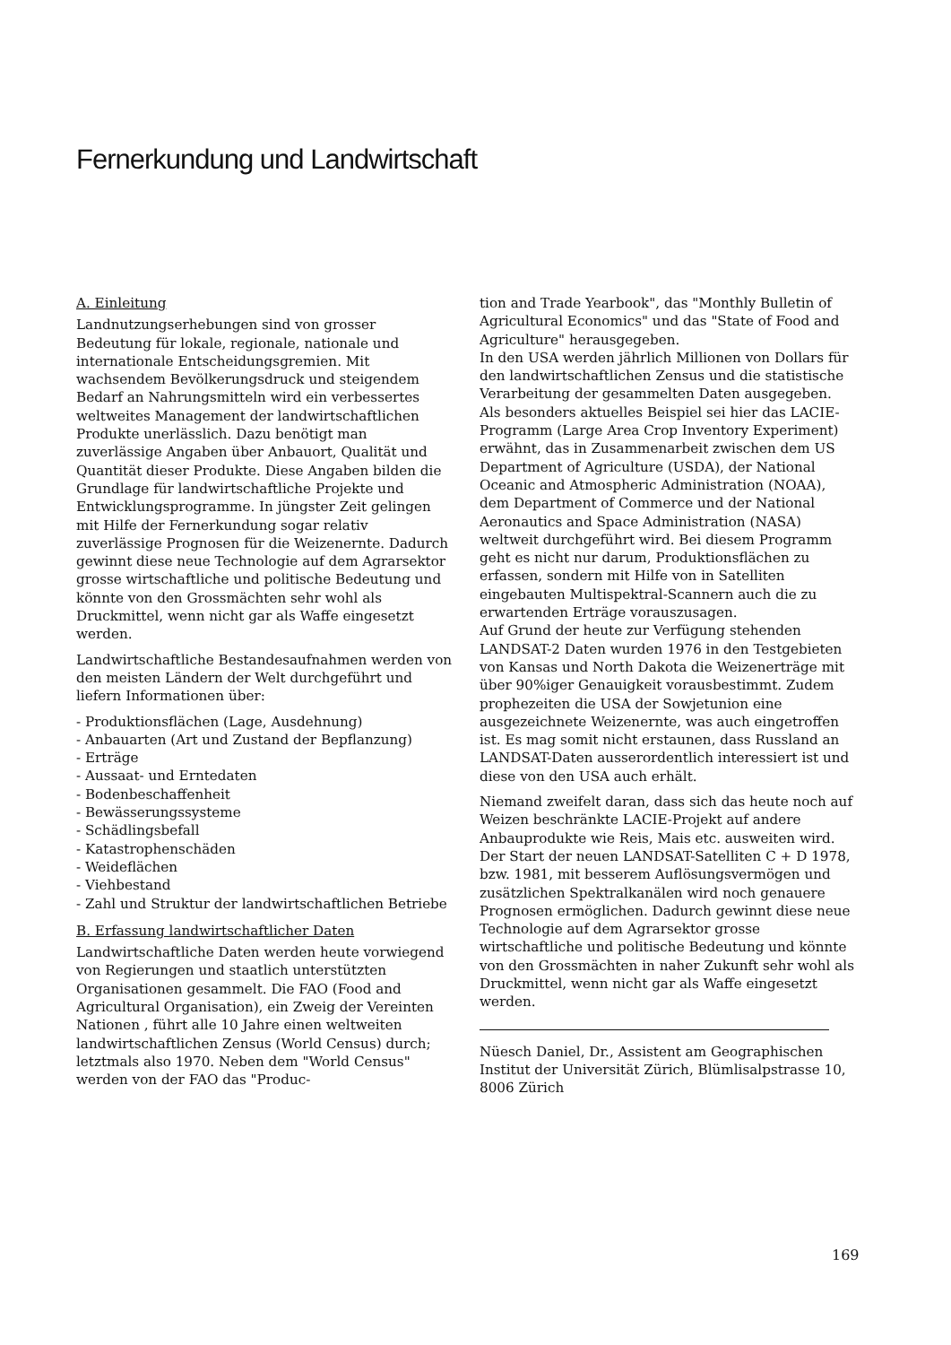Fernerkundung und Landwirtschaft
A. Einleitung
Landnutzungserhebungen sind von grosser Bedeutung für lokale, regionale, nationale und internationale Entscheidungsgremien. Mit wachsendem Bevölkerungsdruck und steigendem Bedarf an Nahrungsmitteln wird ein verbessertes weltweites Management der landwirtschaftlichen Produkte unerlässlich. Dazu benötigt man zuverlässige Angaben über Anbauort, Qualität und Quantität dieser Produkte. Diese Angaben bilden die Grundlage für landwirtschaftliche Projekte und Entwicklungsprogramme. In jüngster Zeit gelingen mit Hilfe der Fernerkundung sogar relativ zuverlässige Prognosen für die Weizenernte. Dadurch gewinnt diese neue Technologie auf dem Agrarsektor grosse wirtschaftliche und politische Bedeutung und könnte von den Grossmächten sehr wohl als Druckmittel, wenn nicht gar als Waffe eingesetzt werden.
Landwirtschaftliche Bestandesaufnahmen werden von den meisten Ländern der Welt durchgeführt und liefern Informationen über:
- Produktionsflächen (Lage, Ausdehnung)
- Anbauarten (Art und Zustand der Bepflanzung)
- Erträge
- Aussaat- und Erntedaten
- Bodenbeschaffenheit
- Bewässerungssysteme
- Schädlingsbefall
- Katastrophenschäden
- Weideflächen
- Viehbestand
- Zahl und Struktur der landwirtschaftlichen Betriebe
B. Erfassung landwirtschaftlicher Daten
Landwirtschaftliche Daten werden heute vorwiegend von Regierungen und staatlich unterstützten Organisationen gesammelt. Die FAO (Food and Agricultural Organisation), ein Zweig der Vereinten Nationen , führt alle 10 Jahre einen weltweiten landwirtschaftlichen Zensus (World Census) durch; letztmals also 1970. Neben dem "World Census" werden von der FAO das "Produc-
tion and Trade Yearbook", das "Monthly Bulletin of Agricultural Economics" und das "State of Food and Agriculture" herausgegeben.
In den USA werden jährlich Millionen von Dollars für den landwirtschaftlichen Zensus und die statistische Verarbeitung der gesammelten Daten ausgegeben. Als besonders aktuelles Beispiel sei hier das LACIE-Programm (Large Area Crop Inventory Experiment) erwähnt, das in Zusammenarbeit zwischen dem US Department of Agriculture (USDA), der National Oceanic and Atmospheric Administration (NOAA), dem Department of Commerce und der National Aeronautics and Space Administration (NASA) weltweit durchgeführt wird. Bei diesem Programm geht es nicht nur darum, Produktionsflächen zu erfassen, sondern mit Hilfe von in Satelliten eingebauten Multispektral-Scannern auch die zu erwartenden Erträge vorauszusagen.
Auf Grund der heute zur Verfügung stehenden LANDSAT-2 Daten wurden 1976 in den Testgebieten von Kansas und North Dakota die Weizenerträge mit über 90%iger Genauigkeit vorausbestimmt. Zudem prophezeiten die USA der Sowjetunion eine ausgezeichnete Weizenernte, was auch eingetroffen ist. Es mag somit nicht erstaunen, dass Russland an LANDSAT-Daten ausserordentlich interessiert ist und diese von den USA auch erhält.
Niemand zweifelt daran, dass sich das heute noch auf Weizen beschränkte LACIE-Projekt auf andere Anbauprodukte wie Reis, Mais etc. ausweiten wird. Der Start der neuen LANDSAT-Satelliten C + D 1978, bzw. 1981, mit besserem Auflösungsvermögen und zusätzlichen Spektralkanälen wird noch genauere Prognosen ermöglichen. Dadurch gewinnt diese neue Technologie auf dem Agrarsektor grosse wirtschaftliche und politische Bedeutung und könnte von den Grossmächten in naher Zukunft sehr wohl als Druckmittel, wenn nicht gar als Waffe eingesetzt werden.
Nüesch Daniel, Dr., Assistent am Geographischen Institut der Universität Zürich, Blümlisalpstrasse 10, 8006 Zürich
169